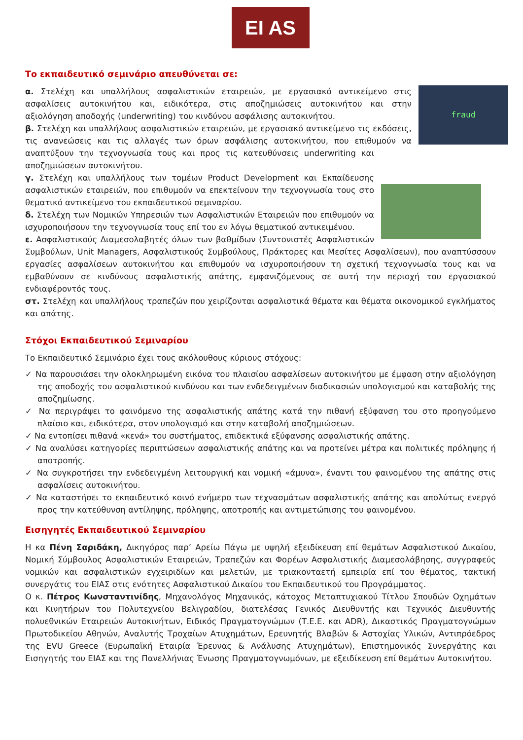EI AS
Το εκπαιδευτικό σεμινάριο απευθύνεται σε:
fraud
α. Στελέχη και υπαλλήλους ασφαλιστικών εταιρειών, με εργασιακό αντικείμενο στις ασφαλίσεις αυτοκινήτου και, ειδικότερα, στις αποζημιώσεις αυτοκινήτου και στην αξιολόγηση αποδοχής (underwriting) του κινδύνου ασφάλισης αυτοκινήτου.
β. Στελέχη και υπαλλήλους ασφαλιστικών εταιρειών, με εργασιακό αντικείμενο τις εκδόσεις, τις ανανεώσεις και τις αλλαγές των όρων ασφάλισης αυτοκινήτου, που επιθυμούν να αναπτύξουν την τεχνογνωσία τους και προς τις κατευθύνσεις underwriting και αποζημιώσεων αυτοκινήτου.
γ. Στελέχη και υπαλλήλους των τομέων Product Development και Εκπαίδευσης ασφαλιστικών εταιρειών, που επιθυμούν να επεκτείνουν την τεχνογνωσία τους στο θεματικό αντικείμενο του εκπαιδευτικού σεμιναρίου.
δ. Στελέχη των Νομικών Υπηρεσιών των Ασφαλιστικών Εταιρειών που επιθυμούν να ισχυροποιήσουν την τεχνογνωσία τους επί του εν λόγω θεματικού αντικειμένου.
ε. Ασφαλιστικούς Διαμεσολαβητές όλων των βαθμίδων (Συντονιστές Ασφαλιστικών Συμβούλων, Unit Managers, Ασφαλιστικούς Συμβούλους, Πράκτορες και Μεσίτες Ασφαλίσεων), που αναπτύσσουν εργασίες ασφαλίσεων αυτοκινήτου και επιθυμούν να ισχυροποιήσουν τη σχετική τεχνογνωσία τους και να εμβαθύνουν σε κινδύνους ασφαλιστικής απάτης, εμφανιζόμενους σε αυτή την περιοχή του εργασιακού ενδιαφέροντός τους.
στ. Στελέχη και υπαλλήλους τραπεζών που χειρίζονται ασφαλιστικά θέματα και θέματα οικονομικού εγκλήματος και απάτης.
Στόχοι Εκπαιδευτικού Σεμιναρίου
Το Εκπαιδευτικό Σεμινάριο έχει τους ακόλουθους κύριους στόχους:
✓ Να παρουσιάσει την ολοκληρωμένη εικόνα του πλαισίου ασφαλίσεων αυτοκινήτου με έμφαση στην αξιολόγηση της αποδοχής του ασφαλιστικού κινδύνου και των ενδεδειγμένων διαδικασιών υπολογισμού και καταβολής της αποζημίωσης.
✓ Να περιγράψει το φαινόμενο της ασφαλιστικής απάτης κατά την πιθανή εξύφανση του στο προηγούμενο πλαίσιο και, ειδικότερα, στον υπολογισμό και στην καταβολή αποζημιώσεων.
✓ Να εντοπίσει πιθανά «κενά» του συστήματος, επιδεκτικά εξύφανσης ασφαλιστικής απάτης.
✓ Να αναλύσει κατηγορίες περιπτώσεων ασφαλιστικής απάτης και να προτείνει μέτρα και πολιτικές πρόληψης ή αποτροπής.
✓ Να συγκροτήσει την ενδεδειγμένη λειτουργική και νομική «άμυνα», έναντι του φαινομένου της απάτης στις ασφαλίσεις αυτοκινήτου.
✓ Να καταστήσει το εκπαιδευτικό κοινό ενήμερο των τεχνασμάτων ασφαλιστικής απάτης και απολύτως ενεργό προς την κατεύθυνση αντίληψης, πρόληψης, αποτροπής και αντιμετώπισης του φαινομένου.
Εισηγητές Εκπαιδευτικού Σεμιναρίου
Η κα Πένη Σαριδάκη, Δικηγόρος παρ’ Αρείω Πάγω με υψηλή εξειδίκευση επί θεμάτων Ασφαλιστικού Δικαίου, Νομική Σύμβουλος Ασφαλιστικών Εταιρειών, Τραπεζών και Φορέων Ασφαλιστικής Διαμεσολάβησης, συγγραφεύς νομικών και ασφαλιστικών εγχειριδίων και μελετών, με τριακονταετή εμπειρία επί του θέματος, τακτική συνεργάτις του ΕΙΑΣ στις ενότητες Ασφαλιστικού Δικαίου του Εκπαιδευτικού του Προγράμματος.
Ο κ. Πέτρος Κωνσταντινίδης, Μηχανολόγος Μηχανικός, κάτοχος Μεταπτυχιακού Τίτλου Σπουδών Οχημάτων και Κινητήρων του Πολυτεχνείου Βελιγραδίου, διατελέσας Γενικός Διευθυντής και Τεχνικός Διευθυντής πολυεθνικών Εταιρειών Αυτοκινήτων, Ειδικός Πραγματογνώμων (Τ.Ε.Ε. και ADR), Δικαστικός Πραγματογνώμων Πρωτοδικείου Αθηνών, Αναλυτής Τροχαίων Ατυχημάτων, Ερευνητής Βλαβών & Αστοχίας Υλικών, Αντιπρόεδρος της EVU Greece (Ευρωπαϊκή Εταιρία Έρευνας & Ανάλυσης Ατυχημάτων), Επιστημονικός Συνεργάτης και Εισηγητής του ΕΙΑΣ και της Πανελλήνιας Ένωσης Πραγματογνωμόνων, με εξειδίκευση επί θεμάτων Αυτοκινήτου.